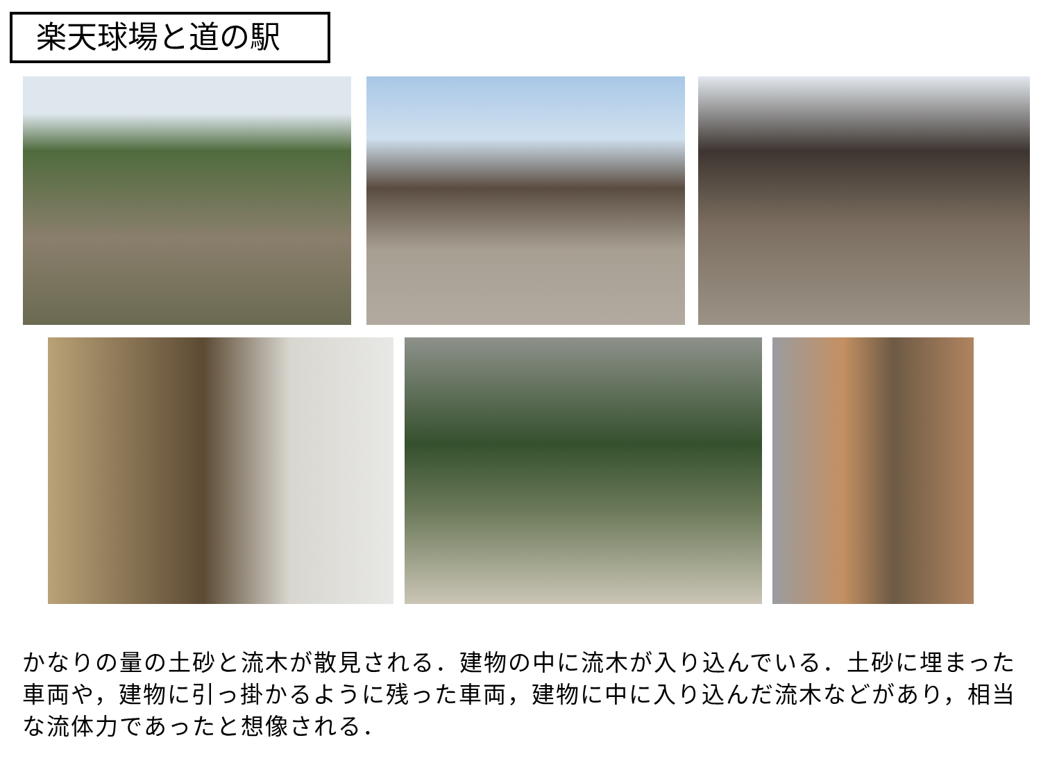楽天球場と道の駅
かなりの量の土砂と流木が散見される．建物の中に流木が入り込んでいる．土砂に埋まった車両や，建物に引っ掛かるように残った車両，建物に中に入り込んだ流木などがあり，相当な流体力であったと想像される．